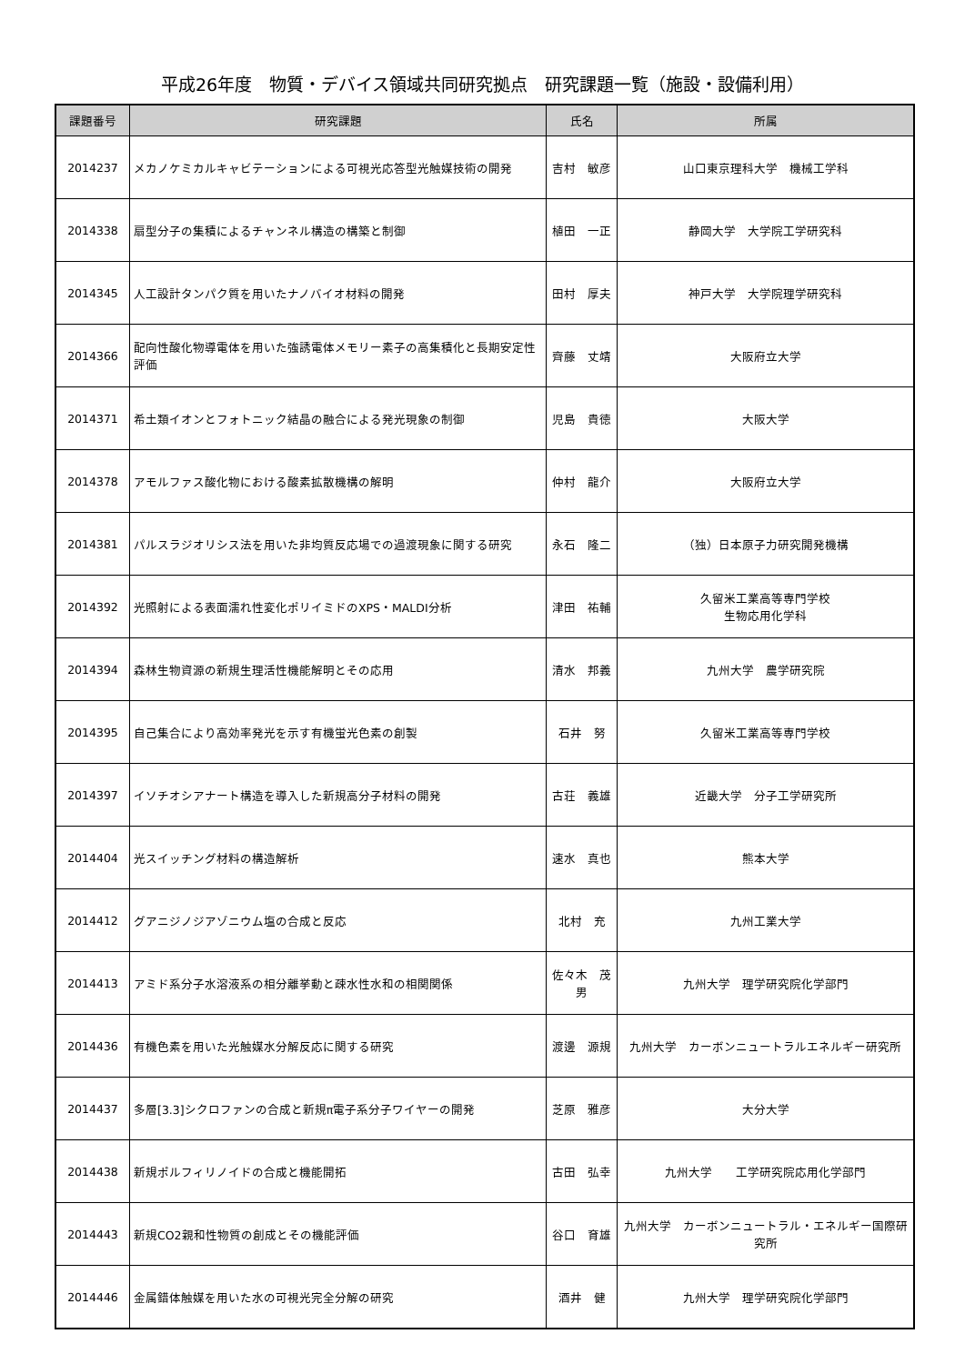平成26年度　物質・デバイス領域共同研究拠点　研究課題一覧（施設・設備利用）
| 課題番号 | 研究課題 | 氏名 | 所属 |
| --- | --- | --- | --- |
| 2014237 | メカノケミカルキャビテーションによる可視光応答型光触媒技術の開発 | 吉村 敏彦 | 山口東京理科大学 機械工学科 |
| 2014338 | 扇型分子の集積によるチャンネル構造の構築と制御 | 植田 一正 | 静岡大学 大学院工学研究科 |
| 2014345 | 人工設計タンパク質を用いたナノバイオ材料の開発 | 田村 厚夫 | 神戸大学 大学院理学研究科 |
| 2014366 | 配向性酸化物導電体を用いた強誘電体メモリー素子の高集積化と長期安定性評価 | 齊藤 丈靖 | 大阪府立大学 |
| 2014371 | 希土類イオンとフォトニック結晶の融合による発光現象の制御 | 児島 貴徳 | 大阪大学 |
| 2014378 | アモルファス酸化物における酸素拡散機構の解明 | 仲村 龍介 | 大阪府立大学 |
| 2014381 | パルスラジオリシス法を用いた非均質反応場での過渡現象に関する研究 | 永石 隆二 | （独）日本原子力研究開発機構 |
| 2014392 | 光照射による表面濡れ性変化ポリイミドのXPS・MALDI分析 | 津田 祐輔 | 久留米工業高等専門学校 生物応用化学科 |
| 2014394 | 森林生物資源の新規生理活性機能解明とその応用 | 清水 邦義 | 九州大学 農学研究院 |
| 2014395 | 自己集合により高効率発光を示す有機蛍光色素の創製 | 石井 努 | 久留米工業高等専門学校 |
| 2014397 | イソチオシアナート構造を導入した新規高分子材料の開発 | 古荘 義雄 | 近畿大学 分子工学研究所 |
| 2014404 | 光スイッチング材料の構造解析 | 速水 真也 | 熊本大学 |
| 2014412 | グアニジノジアゾニウム塩の合成と反応 | 北村 充 | 九州工業大学 |
| 2014413 | アミド系分子水溶液系の相分離挙動と疎水性水和の相関関係 | 佐々木 茂男 | 九州大学 理学研究院化学部門 |
| 2014436 | 有機色素を用いた光触媒水分解反応に関する研究 | 渡邊 源規 | 九州大学 カーボンニュートラルエネルギー研究所 |
| 2014437 | 多層[3.3]シクロファンの合成と新規π電子系分子ワイヤーの開発 | 芝原 雅彦 | 大分大学 |
| 2014438 | 新規ポルフィリノイドの合成と機能開拓 | 古田 弘幸 | 九州大学 工学研究院応用化学部門 |
| 2014443 | 新規CO2親和性物質の創成とその機能評価 | 谷口 育雄 | 九州大学 カーボンニュートラル・エネルギー国際研究所 |
| 2014446 | 金属錯体触媒を用いた水の可視光完全分解の研究 | 酒井 健 | 九州大学 理学研究院化学部門 |